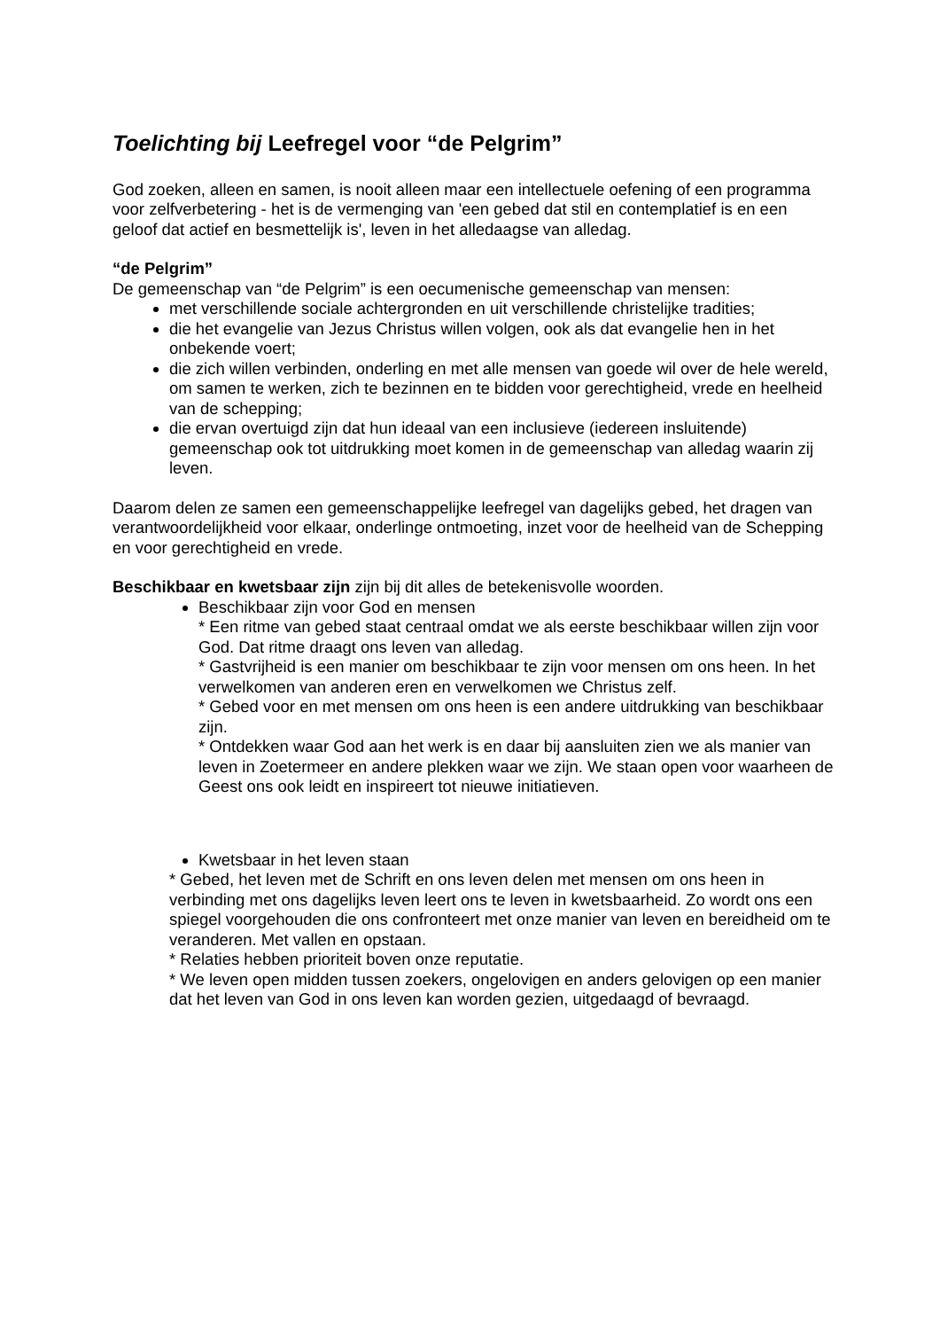Toelichting bij Leefregel voor “de Pelgrim”
God zoeken, alleen en samen, is nooit alleen maar een intellectuele oefening of een programma voor zelfverbetering - het is de vermenging van 'een gebed dat stil en contemplatief is en een geloof dat actief en besmettelijk is', leven in het alledaagse van alledag.
“de Pelgrim”
De gemeenschap van “de Pelgrim” is een oecumenische gemeenschap van mensen:
met verschillende sociale achtergronden en uit verschillende christelijke tradities;
die het evangelie van Jezus Christus willen volgen, ook als dat evangelie hen in het onbekende voert;
die zich willen verbinden, onderling en met alle mensen van goede wil over de hele wereld, om samen te werken, zich te bezinnen en te bidden voor gerechtigheid, vrede en heelheid van de schepping;
die ervan overtuigd zijn dat hun ideaal van een inclusieve (iedereen insluitende) gemeenschap ook tot uitdrukking moet komen in de gemeenschap van alledag waarin zij leven.
Daarom delen ze samen een gemeenschappelijke leefregel van dagelijks gebed, het dragen van verantwoordelijkheid voor elkaar, onderlinge ontmoeting, inzet voor de heelheid van de Schepping en voor gerechtigheid en vrede.
Beschikbaar en kwetsbaar zijn zijn bij dit alles de betekenisvolle woorden.
Beschikbaar zijn voor God en mensen
* Een ritme van gebed staat centraal omdat we als eerste beschikbaar willen zijn voor God. Dat ritme draagt ons leven van alledag.
* Gastvrijheid is een manier om beschikbaar te zijn voor mensen om ons heen. In het verwelkomen van anderen eren en verwelkomen we Christus zelf.
* Gebed voor en met mensen om ons heen is een andere uitdrukking van beschikbaar zijn.
* Ontdekken waar God aan het werk is en daar bij aansluiten zien we als manier van leven in Zoetermeer en andere plekken waar we zijn. We staan open voor waarheen de Geest ons ook leidt en inspireert tot nieuwe initiatieven.
Kwetsbaar in het leven staan
* Gebed, het leven met de Schrift en ons leven delen met mensen om ons heen in verbinding met ons dagelijks leven leert ons te leven in kwetsbaarheid. Zo wordt ons een spiegel voorgehouden die ons confronteert met onze manier van leven en bereidheid om te veranderen. Met vallen en opstaan.
* Relaties hebben prioriteit boven onze reputatie.
* We leven open midden tussen zoekers, ongelovigen en anders gelovigen op een manier dat het leven van God in ons leven kan worden gezien, uitgedaagd of bevraagd.